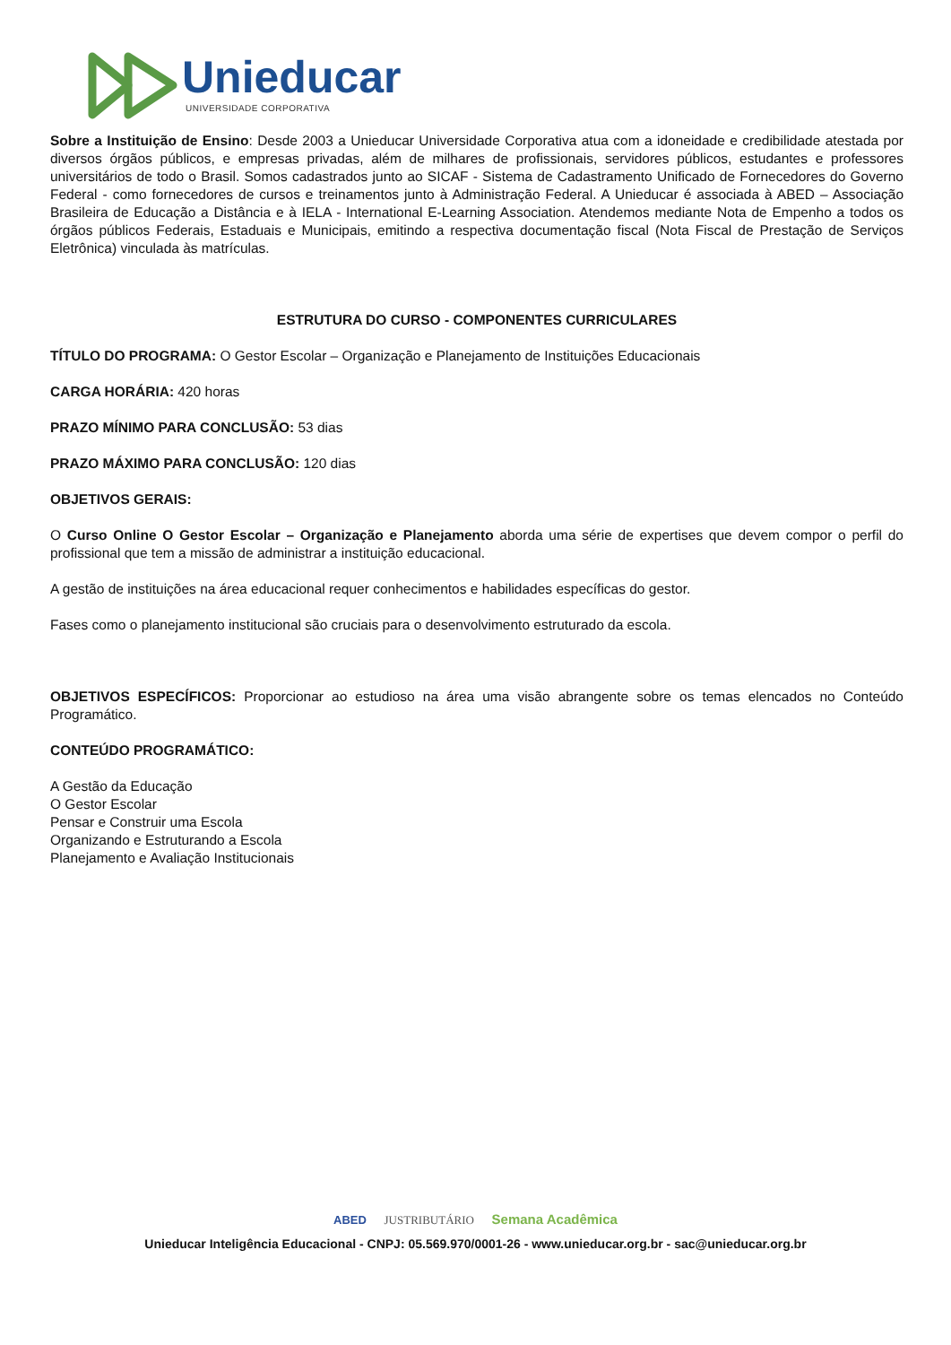Unieducar
UNIVERSIDADE CORPORATIVA
Sobre a Instituição de Ensino: Desde 2003 a Unieducar Universidade Corporativa atua com a idoneidade e credibilidade atestada por diversos órgãos públicos, e empresas privadas, além de milhares de profissionais, servidores públicos, estudantes e professores universitários de todo o Brasil. Somos cadastrados junto ao SICAF - Sistema de Cadastramento Unificado de Fornecedores do Governo Federal - como fornecedores de cursos e treinamentos junto à Administração Federal. A Unieducar é associada à ABED – Associação Brasileira de Educação a Distância e à IELA - International E-Learning Association. Atendemos mediante Nota de Empenho a todos os órgãos públicos Federais, Estaduais e Municipais, emitindo a respectiva documentação fiscal (Nota Fiscal de Prestação de Serviços Eletrônica) vinculada às matrículas.
ESTRUTURA DO CURSO - COMPONENTES CURRICULARES
TÍTULO DO PROGRAMA: O Gestor Escolar – Organização e Planejamento de Instituições Educacionais
CARGA HORÁRIA: 420 horas
PRAZO MÍNIMO PARA CONCLUSÃO: 53 dias
PRAZO MÁXIMO PARA CONCLUSÃO: 120 dias
OBJETIVOS GERAIS:
O Curso Online O Gestor Escolar – Organização e Planejamento aborda uma série de expertises que devem compor o perfil do profissional que tem a missão de administrar a instituição educacional.
A gestão de instituições na área educacional requer conhecimentos e habilidades específicas do gestor.
Fases como o planejamento institucional são cruciais para o desenvolvimento estruturado da escola.
OBJETIVOS ESPECÍFICOS: Proporcionar ao estudioso na área uma visão abrangente sobre os temas elencados no Conteúdo Programático.
CONTEÚDO PROGRAMÁTICO:
A Gestão da Educação
O Gestor Escolar
Pensar e Construir uma Escola
Organizando e Estruturando a Escola
Planejamento e Avaliação Institucionais
ABED JUSTRIBUTÁRIO Semana Acadêmica
Unieducar Inteligência Educacional - CNPJ: 05.569.970/0001-26 - www.unieducar.org.br - sac@unieducar.org.br